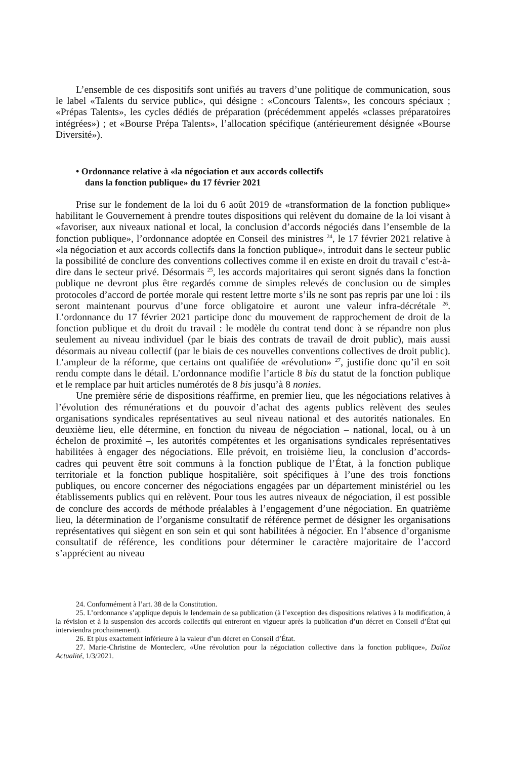L’ensemble de ces dispositifs sont unifiés au travers d’une politique de communication, sous le label «Talents du service public», qui désigne : «Concours Talents», les concours spéciaux ; «Prépas Talents», les cycles dédiés de préparation (précédemment appelés «classes préparatoires intégrées») ; et «Bourse Prépa Talents», l’allocation spécifique (antérieurement désignée «Bourse Diversité»).
• Ordonnance relative à «la négociation et aux accords collectifs
dans la fonction publique» du 17 février 2021
Prise sur le fondement de la loi du 6 août 2019 de «transformation de la fonction publique» habilitant le Gouvernement à prendre toutes dispositions qui relèvent du domaine de la loi visant à «favoriser, aux niveaux national et local, la conclusion d’accords négociés dans l’ensemble de la fonction publique», l’ordonnance adoptée en Conseil des ministres <sup>24</sup>, le 17 février 2021 relative à «la négociation et aux accords collectifs dans la fonction publique», introduit dans le secteur public la possibilité de conclure des conventions collectives comme il en existe en droit du travail c’est-à-dire dans le secteur privé. Désormais <sup>25</sup>, les accords majoritaires qui seront signés dans la fonction publique ne devront plus être regardés comme de simples relevés de conclusion ou de simples protocoles d’accord de portée morale qui restent lettre morte s’ils ne sont pas repris par une loi : ils seront maintenant pourvus d’une force obligatoire et auront une valeur infra-décrétale <sup>26</sup>. L’ordonnance du 17 février 2021 participe donc du mouvement de rapprochement de droit de la fonction publique et du droit du travail : le modèle du contrat tend donc à se répandre non plus seulement au niveau individuel (par le biais des contrats de travail de droit public), mais aussi désormais au niveau collectif (par le biais de ces nouvelles conventions collectives de droit public). L’ampleur de la réforme, que certains ont qualifiée de «révolution» <sup>27</sup>, justifie donc qu’il en soit rendu compte dans le détail. L’ordonnance modifie l’article 8 bis du statut de la fonction publique et le remplace par huit articles numérotés de 8 bis jusqu’à 8 nonies.
Une première série de dispositions réaffirme, en premier lieu, que les négociations relatives à l’évolution des rémunérations et du pouvoir d’achat des agents publics relèvent des seules organisations syndicales représentatives au seul niveau national et des autorités nationales. En deuxième lieu, elle détermine, en fonction du niveau de négociation – national, local, ou à un échelon de proximité –, les autorités compétentes et les organisations syndicales représentatives habilitées à engager des négociations. Elle prévoit, en troisième lieu, la conclusion d’accords-cadres qui peuvent être soit communs à la fonction publique de l’État, à la fonction publique territoriale et la fonction publique hospitalière, soit spécifiques à l’une des trois fonctions publiques, ou encore concerner des négociations engagées par un département ministériel ou les établissements publics qui en relèvent. Pour tous les autres niveaux de négociation, il est possible de conclure des accords de méthode préalables à l’engagement d’une négociation. En quatrième lieu, la détermination de l’organisme consultatif de référence permet de désigner les organisations représentatives qui siègent en son sein et qui sont habilitées à négocier. En l’absence d’organisme consultatif de référence, les conditions pour déterminer le caractère majoritaire de l’accord s’apprécient au niveau
24. Conformément à l’art. 38 de la Constitution.
25. L’ordonnance s’applique depuis le lendemain de sa publication (à l’exception des dispositions relatives à la modification, à la révision et à la suspension des accords collectifs qui entreront en vigueur après la publication d’un décret en Conseil d’État qui interviendra prochainement).
26. Et plus exactement inférieure à la valeur d’un décret en Conseil d’État.
27. Marie-Christine de Monteclerc, «Une révolution pour la négociation collective dans la fonction publique», Dalloz Actualité, 1/3/2021.